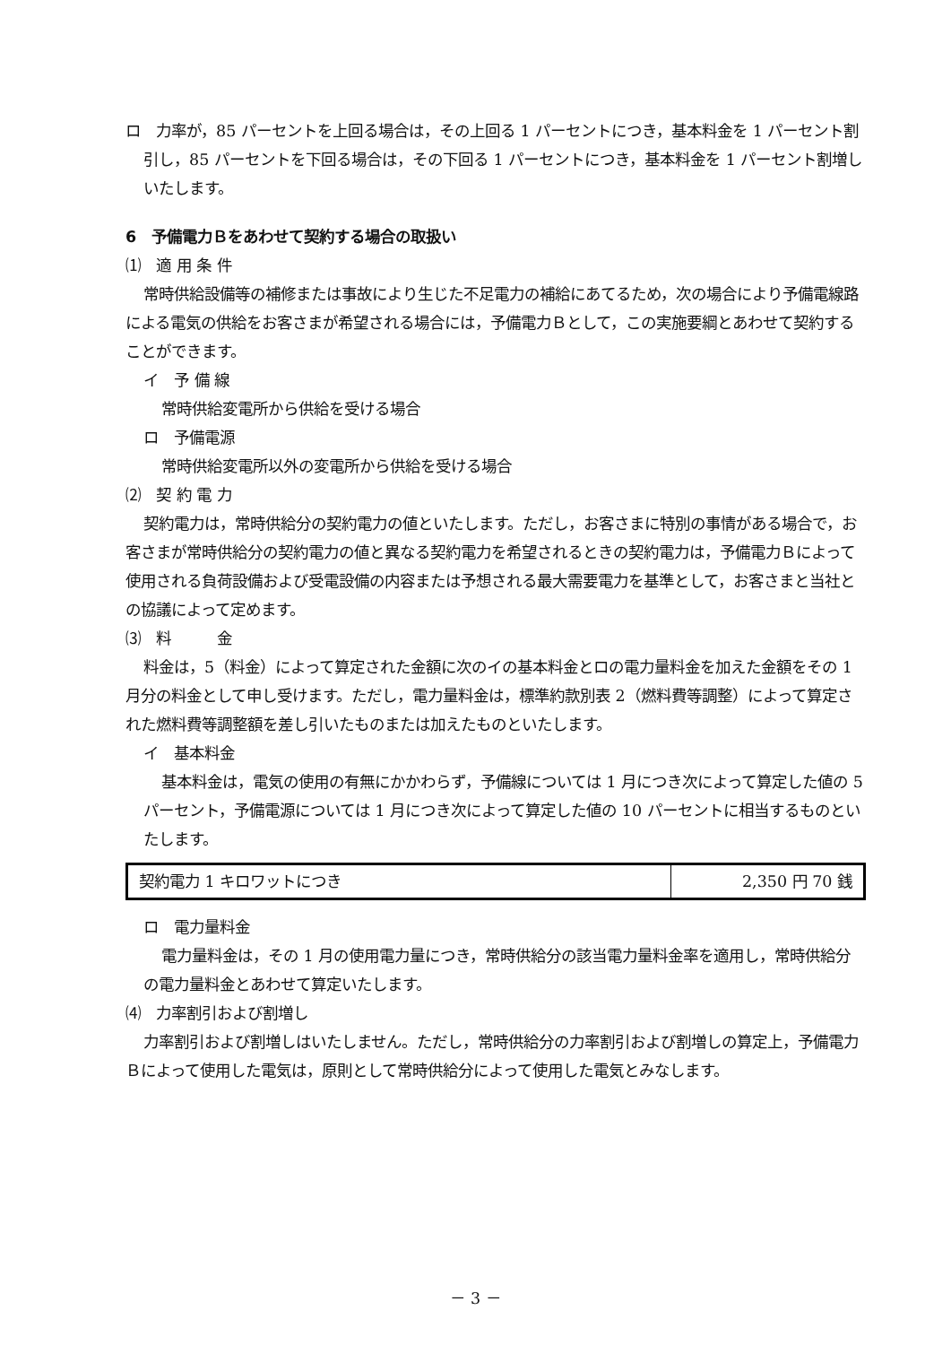ロ　力率が，85 パーセントを上回る場合は，その上回る 1 パーセントにつき，基本料金を 1 パーセント割引し，85 パーセントを下回る場合は，その下回る 1 パーセントにつき，基本料金を 1 パーセント割増しいたします。
6　予備電力Ｂをあわせて契約する場合の取扱い
⑴　適 用 条 件
常時供給設備等の補修または事故により生じた不足電力の補給にあてるため，次の場合により予備電線路による電気の供給をお客さまが希望される場合には，予備電力Ｂとして，この実施要綱とあわせて契約することができます。
イ　予 備 線
常時供給変電所から供給を受ける場合
ロ　予備電源
常時供給変電所以外の変電所から供給を受ける場合
⑵　契 約 電 力
契約電力は，常時供給分の契約電力の値といたします。ただし，お客さまに特別の事情がある場合で，お客さまが常時供給分の契約電力の値と異なる契約電力を希望されるときの契約電力は，予備電力Ｂによって使用される負荷設備および受電設備の内容または予想される最大需要電力を基準として，お客さまと当社との協議によって定めます。
⑶　料　　　金
料金は，5（料金）によって算定された金額に次のイの基本料金とロの電力量料金を加えた金額をその 1 月分の料金として申し受けます。ただし，電力量料金は，標準約款別表 2（燃料費等調整）によって算定された燃料費等調整額を差し引いたものまたは加えたものといたします。
イ　基本料金
基本料金は，電気の使用の有無にかかわらず，予備線については 1 月につき次によって算定した値の 5 パーセント，予備電源については 1 月につき次によって算定した値の 10 パーセントに相当するものといたします。
| 契約電力 1 キロワットにつき | 2,350 円 70 銭 |
ロ　電力量料金
電力量料金は，その 1 月の使用電力量につき，常時供給分の該当電力量料金率を適用し，常時供給分の電力量料金とあわせて算定いたします。
⑷　力率割引および割増し
力率割引および割増しはいたしません。ただし，常時供給分の力率割引および割増しの算定上，予備電力Ｂによって使用した電気は，原則として常時供給分によって使用した電気とみなします。
－ 3 －